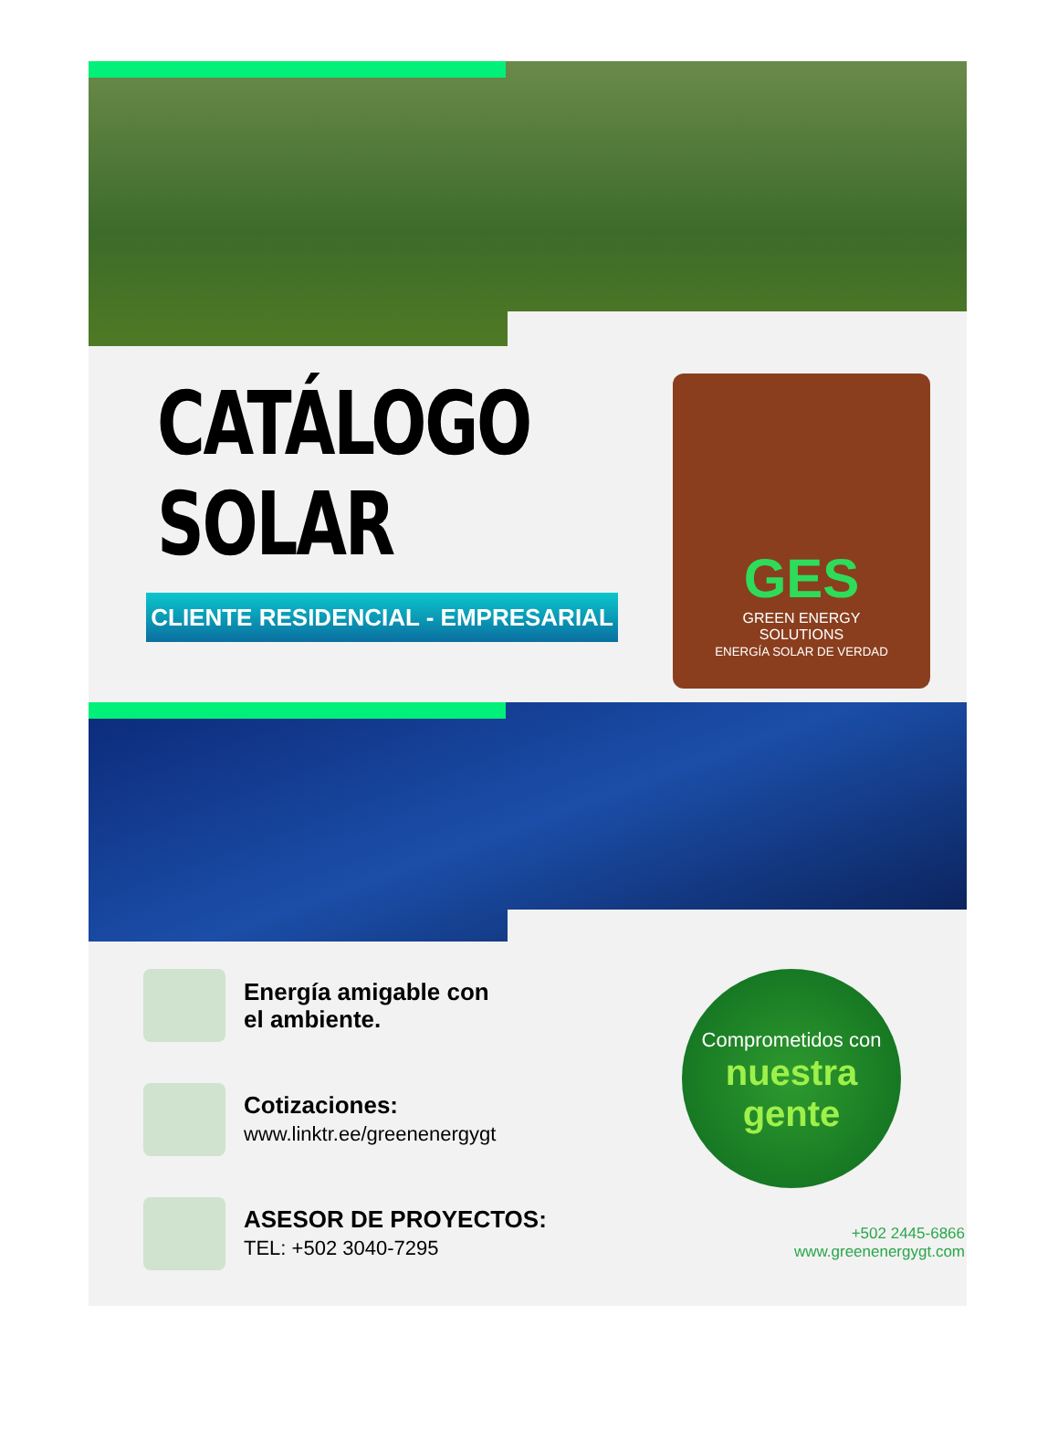CATÁLOGO
SOLAR
CLIENTE RESIDENCIAL - EMPRESARIAL
GES
GREEN ENERGY
SOLUTIONS
ENERGÍA SOLAR DE VERDAD
Energía amigable con
el ambiente.
Cotizaciones:
www.linktr.ee/greenenergygt
ASESOR DE PROYECTOS:
TEL: +502 3040-7295
Comprometidos con
nuestra gente
+502 2445-6866
www.greenenergygt.com